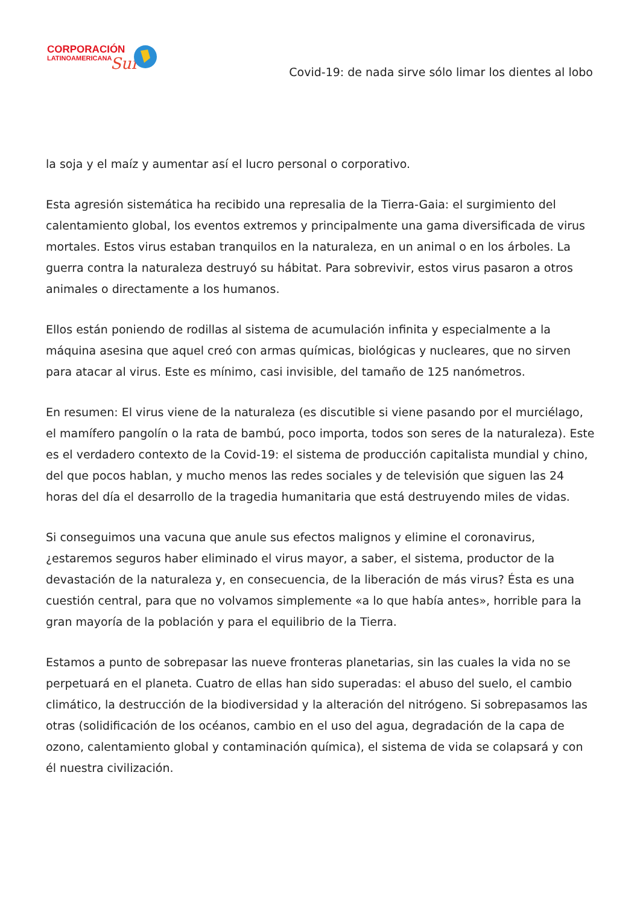CORPORACIÓN
LATINOAMERICANA
Sur
Covid-19: de nada sirve sólo limar los dientes al lobo
la soja y el maíz y aumentar así el lucro personal o corporativo.
Esta agresión sistemática ha recibido una represalia de la Tierra-Gaia: el surgimiento del calentamiento global, los eventos extremos y principalmente una gama diversificada de virus mortales. Estos virus estaban tranquilos en la naturaleza, en un animal o en los árboles. La guerra contra la naturaleza destruyó su hábitat. Para sobrevivir, estos virus pasaron a otros animales o directamente a los humanos.
Ellos están poniendo de rodillas al sistema de acumulación infinita y especialmente a la máquina asesina que aquel creó con armas químicas, biológicas y nucleares, que no sirven para atacar al virus. Este es mínimo, casi invisible, del tamaño de 125 nanómetros.
En resumen: El virus viene de la naturaleza (es discutible si viene pasando por el murciélago, el mamífero pangolín o la rata de bambú, poco importa, todos son seres de la naturaleza). Este es el verdadero contexto de la Covid-19: el sistema de producción capitalista mundial y chino, del que pocos hablan, y mucho menos las redes sociales y de televisión que siguen las 24 horas del día el desarrollo de la tragedia humanitaria que está destruyendo miles de vidas.
Si conseguimos una vacuna que anule sus efectos malignos y elimine el coronavirus, ¿estaremos seguros haber eliminado el virus mayor, a saber, el sistema, productor de la devastación de la naturaleza y, en consecuencia, de la liberación de más virus? Ésta es una cuestión central, para que no volvamos simplemente «a lo que había antes», horrible para la gran mayoría de la población y para el equilibrio de la Tierra.
Estamos a punto de sobrepasar las nueve fronteras planetarias, sin las cuales la vida no se perpetuará en el planeta. Cuatro de ellas han sido superadas: el abuso del suelo, el cambio climático, la destrucción de la biodiversidad y la alteración del nitrógeno. Si sobrepasamos las otras (solidificación de los océanos, cambio en el uso del agua, degradación de la capa de ozono, calentamiento global y contaminación química), el sistema de vida se colapsará y con él nuestra civilización.